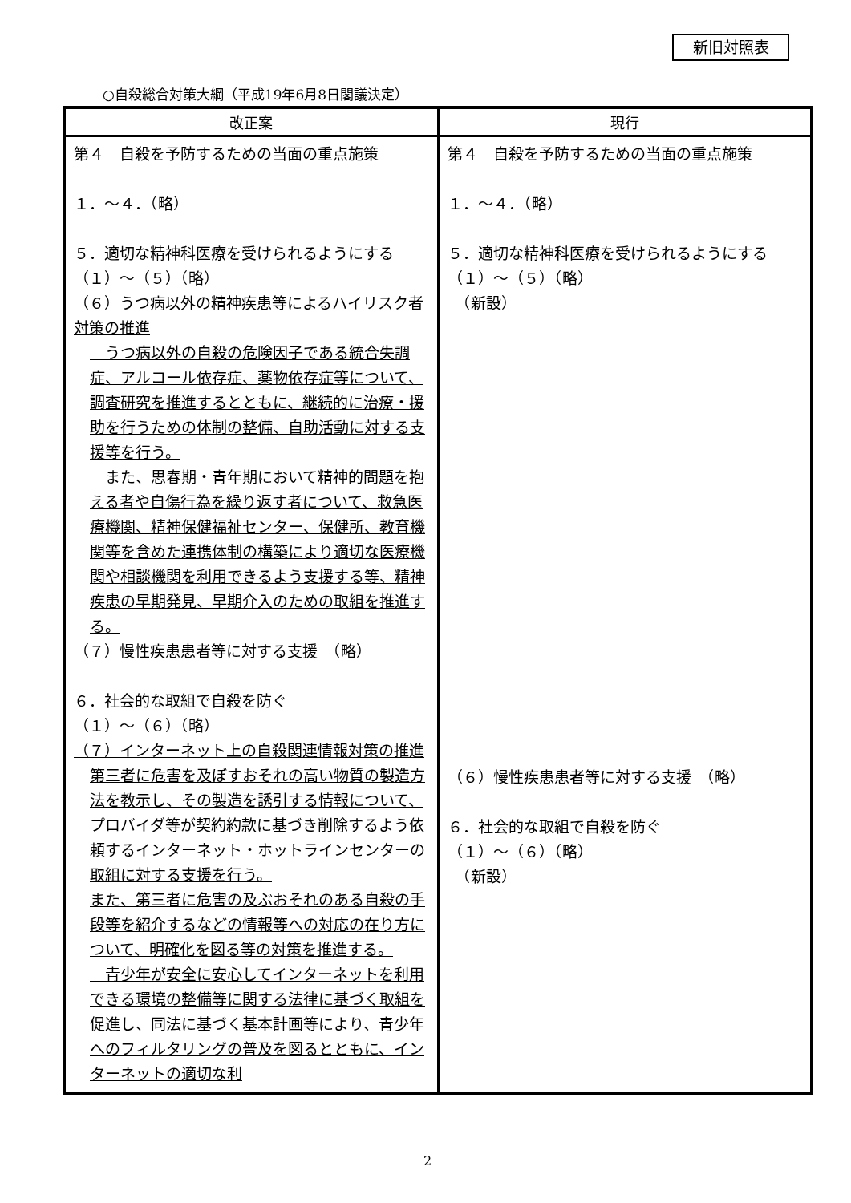新旧対照表
○自殺総合対策大綱（平成19年6月8日閣議決定）
| 改正案 | 現行 |
| --- | --- |
| 第４ 自殺を予防するための当面の重点施策 １．～４．（略） ５．適切な精神科医療を受けられるようにする （１）～（５）（略） （６）うつ病以外の精神疾患等によるハイリスク者対策の推進 うつ病以外の自殺の危険因子である統合失調症、アルコール依存症、薬物依存症等について、調査研究を推進するとともに、継続的に治療・援助を行うための体制の整備、自助活動に対する支援等を行う。 また、思春期・青年期において精神的問題を抱える者や自傷行為を繰り返す者について、救急医療機関、精神保健福祉センター、保健所、教育機関等を含めた連携体制の構築により適切な医療機関や相談機関を利用できるよう支援する等、精神疾患の早期発見、早期介入のための取組を推進する。 （７） 慢性疾患患者等に対する支援 （略） ６．社会的な取組で自殺を防ぐ （１）～（６）（略） （７）インターネット上の自殺関連情報対策の推進 第三者に危害を及ぼすおそれの高い物質の製造方法を教示し、その製造を誘引する情報について、プロバイダ等が契約約款に基づき削除するよう依頼するインターネット・ホットラインセンターの取組に対する支援を行う。 また、第三者に危害の及ぶおそれのある自殺の手段等を紹介するなどの情報等への対応の在り方について、明確化を図る等の対策を推進する。 青少年が安全に安心してインターネットを利用できる環境の整備等に関する法律に基づく取組を促進し、同法に基づく基本計画等により、青少年へのフィルタリングの普及を図るとともに、インターネットの適切な利 | 第４ 自殺を予防するための当面の重点施策 １．～４．（略） ５．適切な精神科医療を受けられるようにする （１）～（５）（略） （新設） （６） 慢性疾患患者等に対する支援 （略） ６．社会的な取組で自殺を防ぐ （１）～（６）（略） （新設） |
2